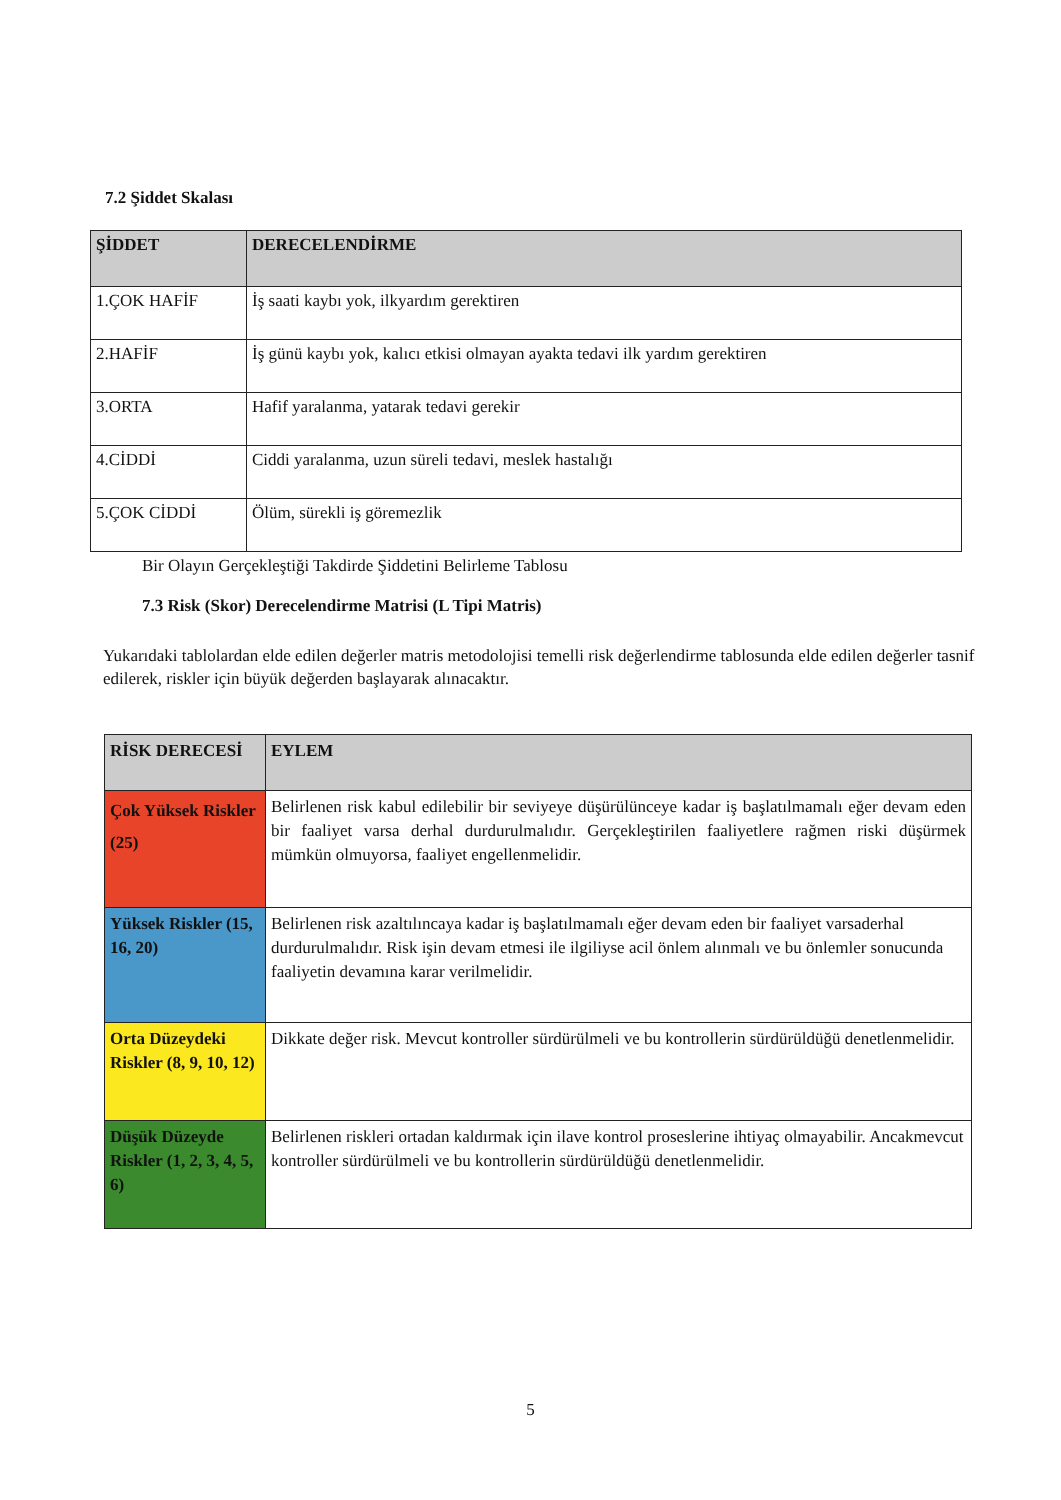7.2 Şiddet Skalası
| ŞİDDET | DERECELENDİRME |
| --- | --- |
| 1.ÇOK HAFİF | İş saati kaybı yok, ilkyardım gerektiren |
| 2.HAFİF | İş günü kaybı yok, kalıcı etkisi olmayan ayakta tedavi ilk yardım gerektiren |
| 3.ORTA | Hafif yaralanma, yatarak tedavi gerekir |
| 4.CİDDİ | Ciddi yaralanma, uzun süreli tedavi, meslek hastalığı |
| 5.ÇOK CİDDİ | Ölüm, sürekli iş göremezlik |
Bir Olayın Gerçekleştiği Takdirde Şiddetini Belirleme Tablosu
7.3 Risk (Skor) Derecelendirme Matrisi (L Tipi Matris)
Yukarıdaki tablolardan elde edilen değerler matris metodolojisi temelli risk değerlendirme tablosunda elde edilen değerler tasnif edilerek, riskler için büyük değerden başlayarak alınacaktır.
| RİSK DERECESİ | EYLEM |
| --- | --- |
| Çok Yüksek Riskler (25) | Belirlenen risk kabul edilebilir bir seviyeye düşürülünceye kadar iş başlatılmamalı eğer devam eden bir faaliyet varsa derhal durdurulmalıdır. Gerçekleştirilen faaliyetlere rağmen riski düşürmek mümkün olmuyorsa, faaliyet engellenmelidir. |
| Yüksek Riskler (15, 16, 20) | Belirlenen risk azaltılıncaya kadar iş başlatılmamalı eğer devam eden bir faaliyet varsaderhal durdurulmalıdır. Risk işin devam etmesi ile ilgiliyse acil önlem alınmalı ve bu önlemler sonucunda faaliyetin devamına karar verilmelidir. |
| Orta Düzeydeki Riskler (8, 9, 10, 12) | Dikkate değer risk. Mevcut kontroller sürdürülmeli ve bu kontrollerin sürdürüldüğü denetlenmelidir. |
| Düşük Düzeyde Riskler (1, 2, 3, 4, 5, 6) | Belirlenen riskleri ortadan kaldırmak için ilave kontrol proseslerine ihtiyaç olmayabilir. Ancakmevcut kontroller sürdürülmeli ve bu kontrollerin sürdürüldüğü denetlenmelidir. |
5